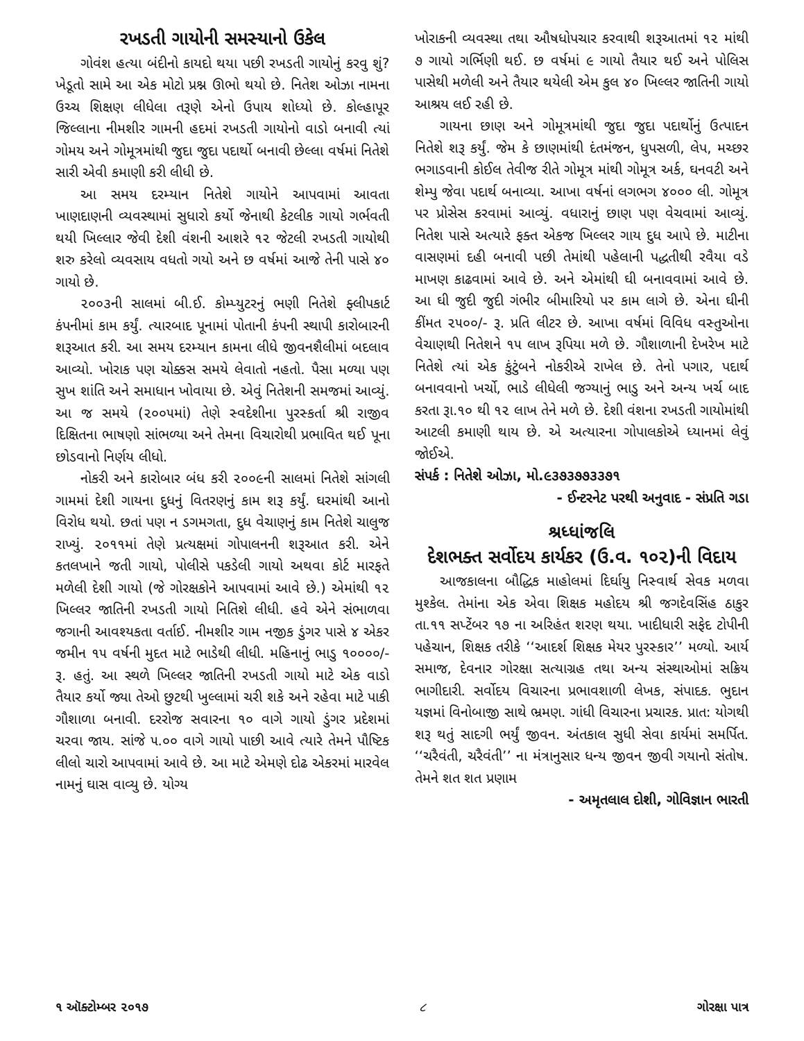રખડતી ગાયોની સમસ્યાનો ઉકેલ
ગોવંશ હત્યા બંદીનો કાયદો થયા પછી રખડતી ગાયોનું કરવુ શું? ખેડૂતો સામે આ એક મોટો પ્રશ્ન ઊભો થયો છે. નિતેશ ઓઝા નામના ઉચ્ચ શિક્ષણ લીધેલા તરૂણે એનો ઉપાય શોધ્યો છે. કોલ્હાપૂર જિલ્લાના નીમશીર ગામની હદમાં રખડતી ગાયોનો વાડો બનાવી ત્યાં ગોમય અને ગોમૂત્રમાંથી જુદા જુદા પદાર્થો બનાવી છેલ્લા વર્ષમાં નિતેશે સારી એવી કમાણી કરી લીધી છે.
આ સમય દરમ્યાન નિતેશે ગાયોને આપવામાં આવતા ખાણદાણની વ્યવસ્થામાં સુધારો કર્યો જેનાથી કેટલીક ગાયો ગર્ભવતી થયી ખિલ્લાર જેવી દેશી વંશની આશરે ૧૨ જેટલી રખડતી ગાયોથી શરુ કરેલો વ્યવસાય વધતો ગયો અને છ વર્ષમાં આજે તેની પાસે ૪૦ ગાયો છે.
૨૦૦૩ની સાલમાં બી.ઈ. કોમ્પ્યુટરનું ભણી નિતેશે ફ્લીપકાર્ટ કંપનીમાં કામ કર્યું. ત્યારબાદ પૂનામાં પોતાની કંપની સ્થાપી કારોબારની શરૂઆત કરી. આ સમય દરમ્યાન કામના લીધે જીવનશૈલીમાં બદલાવ આવ્યો. ખોરાક પણ ચોક્કસ સમયે લેવાતો નહતો. પૈસા મળ્યા પણ સુખ શાંતિ અને સમાધાન ખોવાયા છે. એવું નિતેશની સમજમાં આવ્યું. આ જ સમયે (૨૦૦૫માં) તેણે સ્વદેશીના પુરસ્કર્તા શ્રી રાજીવ દિક્ષિતના ભાષણો સાંભળ્યા અને તેમના વિચારોથી પ્રભાવિત થઈ પૂના છોડવાનો નિર્ણય લીધો.
નોકરી અને કારોબાર બંધ કરી ૨૦૦૯ની સાલમાં નિતેશે સાંગલી ગામમાં દેશી ગાયના દુધનું વિતરણનું કામ શરૂ કર્યું. ઘરમાંથી આનો વિરોધ થયો. છતાં પણ ન ડગમગતા, દુધ વેચાણનું કામ નિતેશે ચાલુજ રાખ્યું. ૨૦૧૧માં તેણે પ્રત્યક્ષમાં ગોપાલનની શરૂઆત કરી. એને કતલખાને જતી ગાયો, પોલીસે પકડેલી ગાયો અથવા કોર્ટ મારફતે મળેલી દેશી ગાયો (જે ગોરક્ષકોને આપવામાં આવે છે.) એમાંથી ૧૨ ખિલ્લર જાતિની રખડતી ગાયો નિતિશે લીધી. હવે એને સંભાળવા જગાની આવશ્યકતા વર્તાઈ. નીમશીર ગામ નજીક ડુંગર પાસે ૪ એકર જમીન ૧૫ વર્ષની મુદત માટે ભાડેથી લીધી. મહિનાનું ભાડુ ૧૦૦૦૦/- રૂ. હતું. આ સ્થળે ખિલ્લર જાતિની રખડતી ગાયો માટે એક વાડો તૈયાર કર્યો જ્યા તેઓ છુટથી ખુલ્લામાં ચરી શકે અને રહેવા માટે પાકી ગૌશાળા બનાવી. દરરોજ સવારના ૧૦ વાગે ગાયો ડુંગર પ્રદેશમાં ચરવા જાય. સાંજે ૫.૦૦ વાગે ગાયો પાછી આવે ત્યારે તેમને પૌષ્ટિક લીલો ચારો આપવામાં આવે છે. આ માટે એમણે દોઢ એકરમાં મારવેલ નામનું ઘાસ વાવ્યુ છે. યોગ્ય
ખોરાકની વ્યવસ્થા તથા ઔષધોપચાર કરવાથી શરૂઆતમાં ૧૨ માંથી ૭ ગાયો ગર્ભિણી થઈ. છ વર્ષમાં ૯ ગાયો તૈયાર થઈ અને પોલિસ પાસેથી મળેલી અને તૈયાર થયેલી એમ કુલ ૪૦ ખિલ્લર જાતિની ગાયો આશ્રય લઈ રહી છે.
ગાયના છાણ અને ગોમૂત્રમાંથી જુદા જુદા પદાર્થોનું ઉત્પાદન નિતેશે શરૂ કર્યું. જેમ કે છાણમાંથી દંતમંજન, ધુપસળી, લેપ, મચ્છર ભગાડવાની કોઈલ તેવીજ રીતે ગોમૂત્ર માંથી ગોમૂત્ર અર્ક, ઘનવટી અને શેમ્પુ જેવા પદાર્થ બનાવ્યા. આખા વર્ષનાં લગભગ ૪૦૦૦ લી. ગોમૂત્ર પર પ્રોસેસ કરવામાં આવ્યું. વધારાનું છાણ પણ વેચવામાં આવ્યું. નિતેશ પાસે અત્યારે ફક્ત એકજ ખિલ્લર ગાય દુધ આપે છે. માટીના વાસણમાં દહી બનાવી પછી તેમાંથી પહેલાની પદ્ધતીથી રવૈયા વડે માખણ કાઢવામાં આવે છે. અને એમાંથી ઘી બનાવવામાં આવે છે. આ ઘી જુદી જુદી ગંભીર બીમારિયો પર કામ લાગે છે. એના ઘીની કીંમત ૨૫૦૦/- રૂ. પ્રતિ લીટર છે. આખા વર્ષમાં વિવિધ વસ્તુઓના વેચાણથી નિતેશને ૧૫ લાખ રૂપિયા મળે છે. ગૌશાળાની દેખરેખ માટે નિતેશે ત્યાં એક કુંટુંબને નોકરીએ રાખેલ છે. તેનો પગાર, પદાર્થ બનાવવાનો ખર્ચો, ભાડે લીધેલી જગ્યાનું ભાડુ અને અન્ય ખર્ચ બાદ કરતા રૂા.૧૦ થી ૧૨ લાખ તેને મળે છે. દેશી વંશના રખડતી ગાયોમાંથી આટલી કમાણી થાય છે. એ અત્યારના ગોપાલકોએ ધ્યાનમાં લેવું જોઈએ.
સંપર્ક : નિતેશે ઓઝા, મો.૯૩૭૩૭૭૩૩૭૧
- ઈન્ટરનેટ પરથી અનુવાદ - સંપ્રતિ ગડા
શ્રધ્ધાંજલિ
દેશભક્ત સર્વોદય કાર્યકર (ઉ.વ. ૧૦૨)ની વિદાય
આજકાલના બૌદ્ધિક માહોલમાં દિર્ઘાયુ નિસ્વાર્થ સેવક મળવા મુશ્કેલ. તેમાંના એક એવા શિક્ષક મહોદય શ્રી જગદેવસિંહ ઠાકુર તા.૧૧ સપ્ટેંબર ૧૭ ના અરિહંત શરણ થયા. ખાદીધારી સફેદ ટોપીની પહેચાન, શિક્ષક તરીકે ‘‘આદર્શ શિક્ષક મેયર પુરસ્કાર’’ મળ્યો. આર્ય સમાજ, દેવનાર ગોરક્ષા સત્યાગ્રહ તથા અન્ય સંસ્થાઓમાં સક્રિય ભાગીદારી. સર્વોદય વિચારના પ્રભાવશાળી લેખક, સંપાદક. ભુદાન યજ્ઞમાં વિનોબાજી સાથે ભ્રમણ. ગાંધી વિચારના પ્રચારક. પ્રાત: યોગથી શરૂ થતું સાદગી ભર્યું જીવન. અંતકાલ સુધી સેવા કાર્યમાં સમર્પિત. ‘‘ચરૈવંતી, ચરૈવંતી’’ ના મંત્રાનુસાર ધન્ય જીવન જીવી ગયાનો સંતોષ. તેમને શત શત પ્રણામ
- અમૃતલાલ દોશી, ગોવિજ્ઞાન ભારતી
૧ ઑક્ટોમ્બર ૨૦૧૭ ૮ ગોરક્ષા પાત્ર